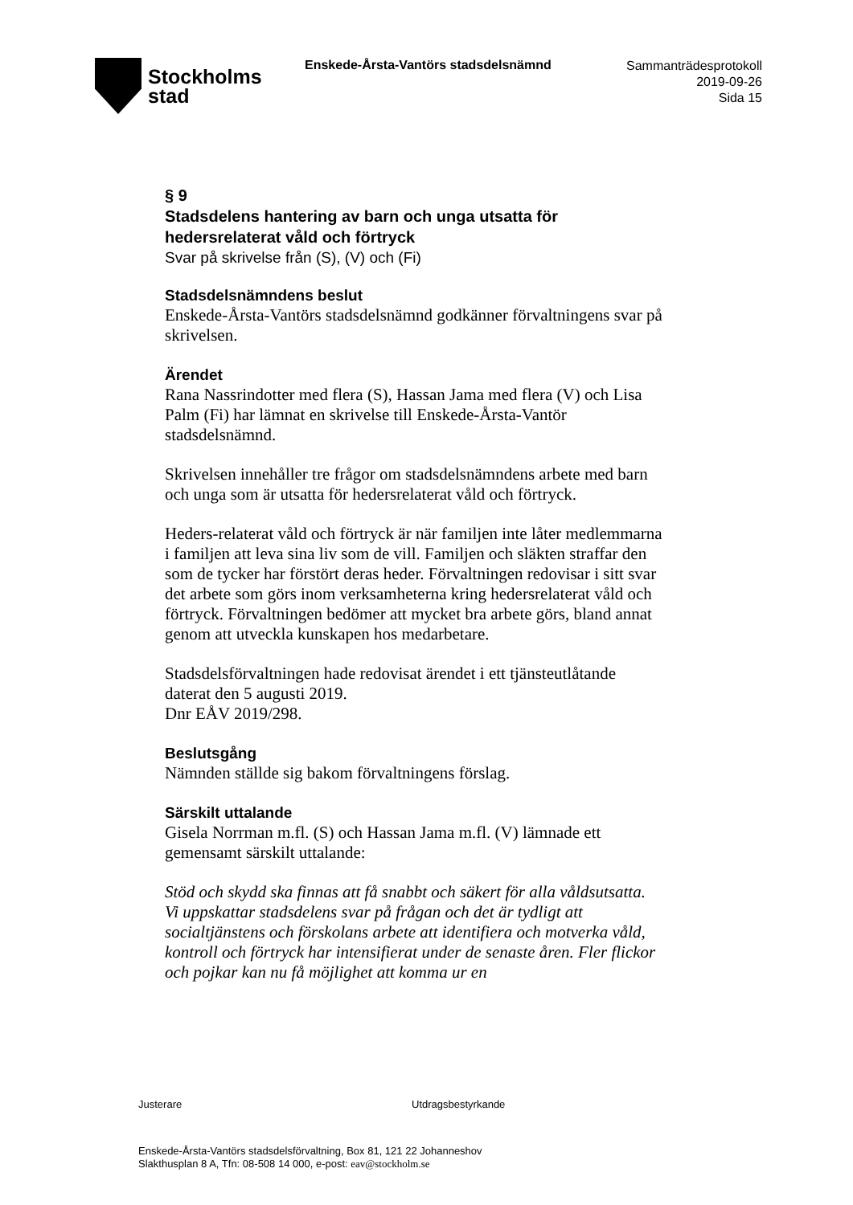Stockholms
stad
Enskede-Årsta-Vantörs stadsdelsnämnd
Sammanträdesprotokoll
2019-09-26
Sida 15
§ 9
Stadsdelens hantering av barn och unga utsatta för hedersrelaterat våld och förtryck
Svar på skrivelse från (S), (V) och (Fi)
Stadsdelsnämndens beslut
Enskede-Årsta-Vantörs stadsdelsnämnd godkänner förvaltningens svar på skrivelsen.
Ärendet
Rana Nassrindotter med flera (S), Hassan Jama med flera (V) och Lisa Palm (Fi) har lämnat en skrivelse till Enskede-Årsta-Vantör stadsdelsnämnd.
Skrivelsen innehåller tre frågor om stadsdelsnämndens arbete med barn och unga som är utsatta för hedersrelaterat våld och förtryck.
Heders-relaterat våld och förtryck är när familjen inte låter medlemmarna i familjen att leva sina liv som de vill. Familjen och släkten straffar den som de tycker har förstört deras heder. Förvaltningen redovisar i sitt svar det arbete som görs inom verksamheterna kring hedersrelaterat våld och förtryck. Förvaltningen bedömer att mycket bra arbete görs, bland annat genom att utveckla kunskapen hos medarbetare.
Stadsdelsförvaltningen hade redovisat ärendet i ett tjänsteutlåtande daterat den 5 augusti 2019.
Dnr EÅV 2019/298.
Beslutsgång
Nämnden ställde sig bakom förvaltningens förslag.
Särskilt uttalande
Gisela Norrman m.fl. (S) och Hassan Jama m.fl. (V) lämnade ett gemensamt särskilt uttalande:
Stöd och skydd ska finnas att få snabbt och säkert för alla våldsutsatta. Vi uppskattar stadsdelens svar på frågan och det är tydligt att socialtjänstens och förskolans arbete att identifiera och motverka våld, kontroll och förtryck har intensifierat under de senaste åren. Fler flickor och pojkar kan nu få möjlighet att komma ur en
Justerare Utdragsbestyrkande
Enskede-Årsta-Vantörs stadsdelsförvaltning, Box 81, 121 22 Johanneshov
Slakthusplan 8 A, Tfn: 08-508 14 000, e-post: eav@stockholm.se